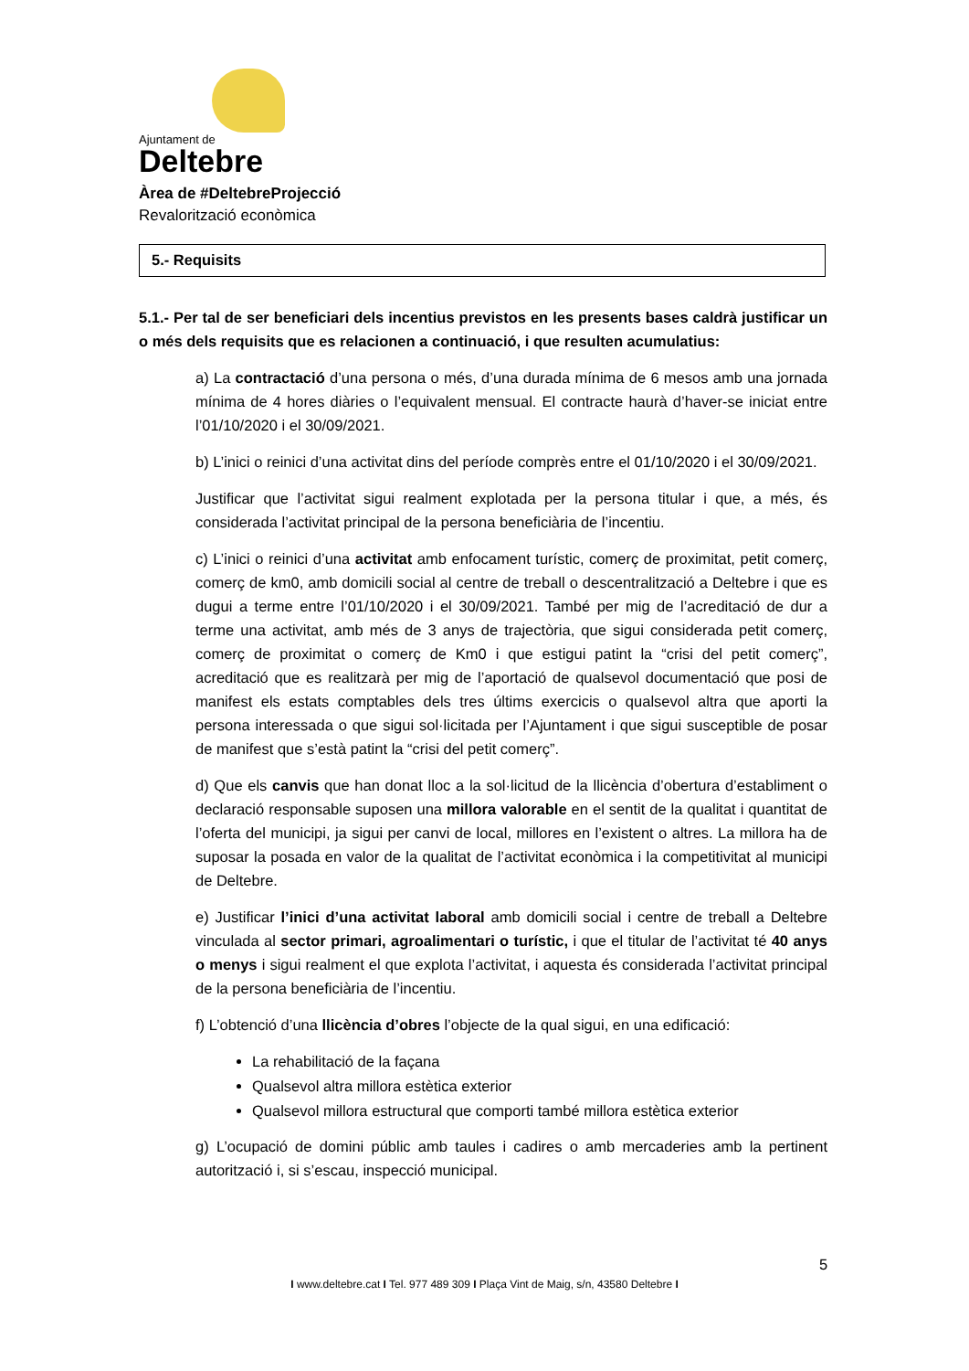Ajuntament de
Deltebre
Àrea de #DeltebreProjecció
Revalorització econòmica
5.- Requisits
5.1.- Per tal de ser beneficiari dels incentius previstos en les presents bases caldrà justificar un o més dels requisits que es relacionen a continuació, i que resulten acumulatius:
a) La contractació d’una persona o més, d’una durada mínima de 6 mesos amb una jornada mínima de 4 hores diàries o l’equivalent mensual. El contracte haurà d’haver-se iniciat entre l’01/10/2020 i el 30/09/2021.
b) L’inici o reinici d’una activitat dins del període comprès entre el 01/10/2020 i el 30/09/2021.
Justificar que l’activitat sigui realment explotada per la persona titular i que, a més, és considerada l’activitat principal de la persona beneficiària de l’incentiu.
c) L’inici o reinici d’una activitat amb enfocament turístic, comerç de proximitat, petit comerç, comerç de km0, amb domicili social al centre de treball o descentralització a Deltebre i que es dugui a terme entre l’01/10/2020 i el 30/09/2021. També per mig de l’acreditació de dur a terme una activitat, amb més de 3 anys de trajectòria, que sigui considerada petit comerç, comerç de proximitat o comerç de Km0 i que estigui patint la “crisi del petit comerç”, acreditació que es realitzarà per mig de l’aportació de qualsevol documentació que posi de manifest els estats comptables dels tres últims exercicis o qualsevol altra que aporti la persona interessada o que sigui sol·licitada per l’Ajuntament i que sigui susceptible de posar de manifest que s’està patint la “crisi del petit comerç”.
d) Que els canvis que han donat lloc a la sol·licitud de la llicència d’obertura d’establiment o declaració responsable suposen una millora valorable en el sentit de la qualitat i quantitat de l’oferta del municipi, ja sigui per canvi de local, millores en l’existent o altres. La millora ha de suposar la posada en valor de la qualitat de l’activitat econòmica i la competitivitat al municipi de Deltebre.
e) Justificar l’inici d’una activitat laboral amb domicili social i centre de treball a Deltebre vinculada al sector primari, agroalimentari o turístic, i que el titular de l’activitat té 40 anys o menys i sigui realment el que explota l’activitat, i aquesta és considerada l’activitat principal de la persona beneficiària de l’incentiu.
f) L’obtenció d’una llicència d’obres l’objecte de la qual sigui, en una edificació:
La rehabilitació de la façana
Qualsevol altra millora estètica exterior
Qualsevol millora estructural que comporti també millora estètica exterior
g) L’ocupació de domini públic amb taules i cadires o amb mercaderies amb la pertinent autorització i, si s’escau, inspecció municipal.
5
I www.deltebre.cat I Tel. 977 489 309 I Plaça Vint de Maig, s/n, 43580 Deltebre I